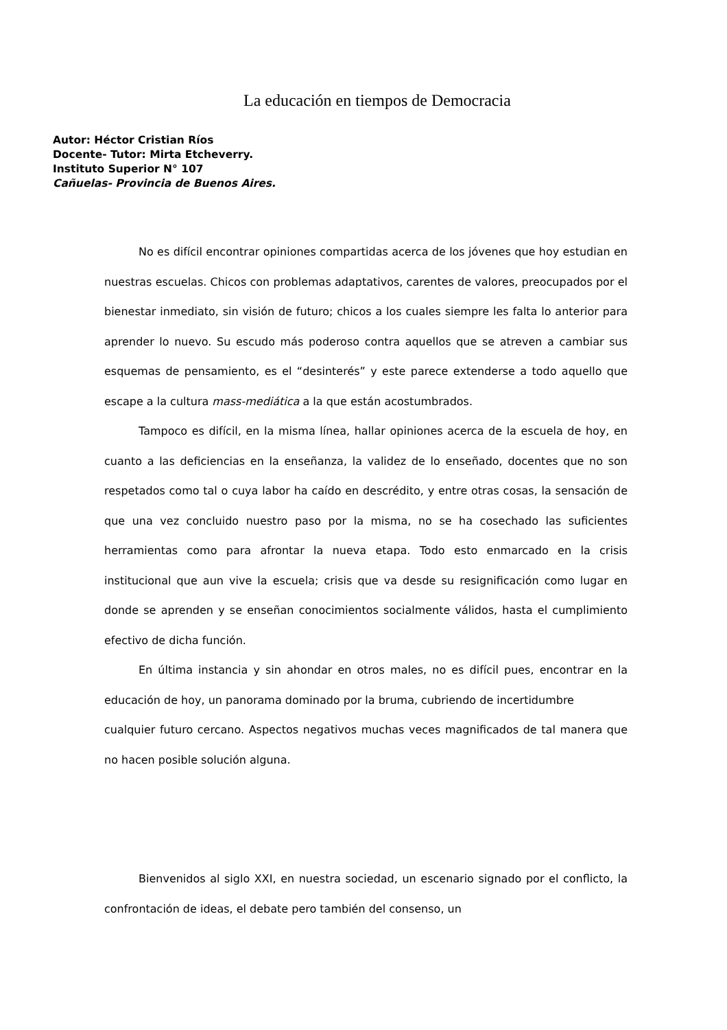La educación en tiempos de Democracia
Autor: Héctor Cristian Ríos
Docente- Tutor: Mirta Etcheverry.
Instituto Superior N° 107
Cañuelas- Provincia de Buenos Aires.
No es difícil encontrar opiniones compartidas acerca de los jóvenes que hoy estudian en nuestras escuelas. Chicos con problemas adaptativos, carentes de valores, preocupados por el bienestar inmediato, sin visión de futuro; chicos a los cuales siempre les falta lo anterior para aprender lo nuevo. Su escudo más poderoso contra aquellos que se atreven a cambiar sus esquemas de pensamiento, es el “desinterés” y este parece extenderse a todo aquello que escape a la cultura mass-mediática a la que están acostumbrados.
Tampoco es difícil, en la misma línea, hallar opiniones acerca de la escuela de hoy, en cuanto a las deficiencias en la enseñanza, la validez de lo enseñado, docentes que no son respetados como tal o cuya labor ha caído en descrédito, y entre otras cosas, la sensación de que una vez concluido nuestro paso por la misma, no se ha cosechado las suficientes herramientas como para afrontar la nueva etapa. Todo esto enmarcado en la crisis institucional que aun vive la escuela; crisis que va desde su resignificación como lugar en donde se aprenden y se enseñan conocimientos socialmente válidos, hasta el cumplimiento efectivo de dicha función.
En última instancia y sin ahondar en otros males, no es difícil pues, encontrar en la educación de hoy, un panorama dominado por la bruma, cubriendo de incertidumbre
cualquier futuro cercano. Aspectos negativos muchas veces magnificados de tal manera que no hacen posible solución alguna.
Bienvenidos al siglo XXI, en nuestra sociedad, un escenario signado por el conflicto, la confrontación de ideas, el debate pero también del consenso, un